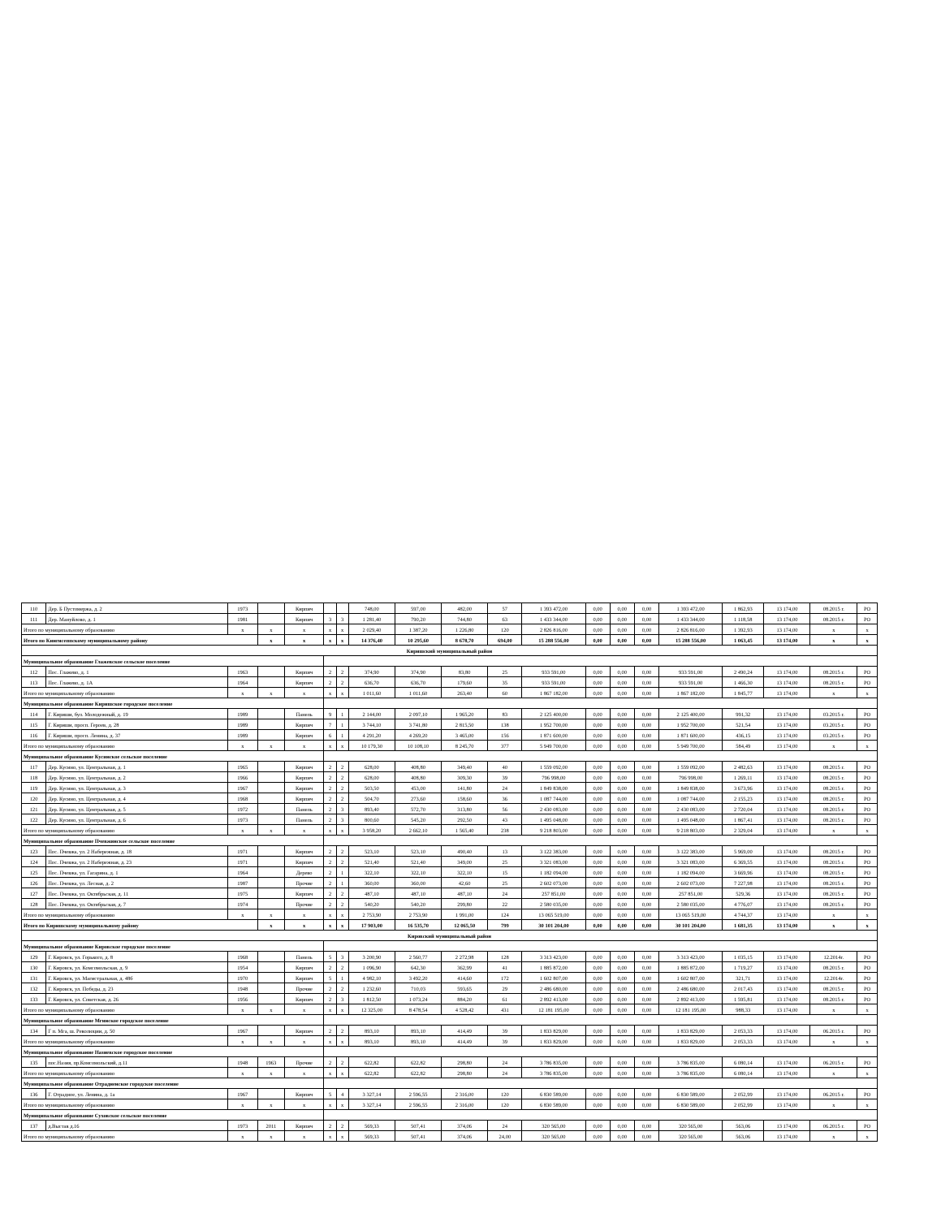| 110 | Дер. Б Пустомержа, д. 2 | 1973 | | Кирпич | | | 748,00 | 597,00 | 482,00 | 57 | 1 393 472,00 | 0,00 | 0,00 | 0,00 | 1 393 472,00 | 1 862,93 | 13 174,00 | 08.2015 г. | РО |
| 111 | Дер. Мануйлово, д. 1 | 1981 | | Кирпич | 3 | 3 | 1 281,40 | 790,20 | 744,80 | 63 | 1 433 344,00 | 0,00 | 0,00 | 0,00 | 1 433 344,00 | 1 118,58 | 13 174,00 | 08.2015 г. | РО |
| Итого по муниципальному образованию | | x | x | x | x | x | 2 029,40 | 1 387,20 | 1 226,80 | 120 | 2 826 816,00 | 0,00 | 0,00 | 0,00 | 2 826 816,00 | 1 392,93 | 13 174,00 | x | x |
| Итого по Кингисеппскому муниципальному району | | | x | x | x | x | 14 376,40 | 10 295,60 | 8 678,70 | 694,00 | 15 288 556,00 | 0,00 | 0,00 | 0,00 | 15 288 556,00 | 1 063,45 | 13 174,00 | x | x |
| Киришский муниципальный район | | | | | | | | | | | | | | | | | | | |
| Муниципальное образование Глажевское сельское поселение | | | | | | | | | | | | | | | | | | | |
| 112 | Пос. Глажево, д. 1 | 1963 | | Кирпич | 2 | 2 | 374,90 | 374,90 | 83,80 | 25 | 933 591,00 | 0,00 | 0,00 | 0,00 | 933 591,00 | 2 490,24 | 13 174,00 | 08.2015 г. | РО |
| 113 | Пос. Глажево, д. 1А | 1964 | | Кирпич | 2 | 2 | 636,70 | 636,70 | 179,60 | 35 | 933 591,00 | 0,00 | 0,00 | 0,00 | 933 591,00 | 1 466,30 | 13 174,00 | 08.2015 г. | РО |
| Итого по муниципальному образованию | | x | x | x | x | x | 1 011,60 | 1 011,60 | 263,40 | 60 | 1 867 182,00 | 0,00 | 0,00 | 0,00 | 1 867 182,00 | 1 845,77 | 13 174,00 | x | x |
| Муниципальное образование Киришское городское поселение | | | | | | | | | | | | | | | | | | | |
| 114 | Г. Кириши, бул. Молодежный, д. 19 | 1989 | | Панель | 9 | 1 | 2 144,00 | 2 097,10 | 1 965,20 | 83 | 2 125 400,00 | 0,00 | 0,00 | 0,00 | 2 125 400,00 | 991,32 | 13 174,00 | 03.2015 г. | РО |
| 115 | Г. Кириши, просп. Героев, д. 28 | 1989 | | Кирпич | 7 | 1 | 3 744,10 | 3 741,80 | 2 815,50 | 138 | 1 952 700,00 | 0,00 | 0,00 | 0,00 | 1 952 700,00 | 521,54 | 13 174,00 | 03.2015 г. | РО |
| 116 | Г. Кириши, просп. Ленина, д. 37 | 1989 | | Кирпич | 6 | 1 | 4 291,20 | 4 269,20 | 3 465,00 | 156 | 1 871 600,00 | 0,00 | 0,00 | 0,00 | 1 871 600,00 | 436,15 | 13 174,00 | 03.2015 г. | РО |
| Итого по муниципальному образованию | | x | x | x | x | x | 10 179,30 | 10 108,10 | 8 245,70 | 377 | 5 949 700,00 | 0,00 | 0,00 | 0,00 | 5 949 700,00 | 584,49 | 13 174,00 | x | x |
| Муниципальное образование Кусинское сельское поселение | | | | | | | | | | | | | | | | | | | |
| 117 | Дер. Кусино, ул. Центральная, д. 1 | 1965 | | Кирпич | 2 | 2 | 628,00 | 408,80 | 349,40 | 40 | 1 559 092,00 | 0,00 | 0,00 | 0,00 | 1 559 092,00 | 2 482,63 | 13 174,00 | 08.2015 г. | РО |
| 118 | Дер. Кусино, ул. Центральная, д. 2 | 1966 | | Кирпич | 2 | 2 | 628,00 | 408,80 | 309,30 | 39 | 796 998,00 | 0,00 | 0,00 | 0,00 | 796 998,00 | 1 269,11 | 13 174,00 | 08.2015 г. | РО |
| 119 | Дер. Кусино, ул. Центральная, д. 3 | 1967 | | Кирпич | 2 | 2 | 503,50 | 453,00 | 141,80 | 24 | 1 849 838,00 | 0,00 | 0,00 | 0,00 | 1 849 838,00 | 3 673,96 | 13 174,00 | 08.2015 г. | РО |
| 120 | Дер. Кусино, ул. Центральная, д. 4 | 1968 | | Кирпич | 2 | 2 | 504,70 | 273,60 | 158,60 | 36 | 1 087 744,00 | 0,00 | 0,00 | 0,00 | 1 087 744,00 | 2 155,23 | 13 174,00 | 08.2015 г. | РО |
| 121 | Дер. Кусино, ул. Центральная, д. 5 | 1972 | | Панель | 2 | 3 | 893,40 | 572,70 | 313,80 | 56 | 2 430 083,00 | 0,00 | 0,00 | 0,00 | 2 430 083,00 | 2 720,04 | 13 174,00 | 08.2015 г. | РО |
| 122 | Дер. Кусино, ул. Центральная, д. 6 | 1973 | | Панель | 2 | 3 | 800,60 | 545,20 | 292,50 | 43 | 1 495 048,00 | 0,00 | 0,00 | 0,00 | 1 495 048,00 | 1 867,41 | 13 174,00 | 08.2015 г. | РО |
| Итого по муниципальному образованию | | x | x | x | x | x | 3 958,20 | 2 662,10 | 1 565,40 | 238 | 9 218 803,00 | 0,00 | 0,00 | 0,00 | 9 218 803,00 | 2 329,04 | 13 174,00 | x | x |
| Муниципальное образование Пчевжинское сельское поселение | | | | | | | | | | | | | | | | | | | |
| 123 | Пос. Пчевжа, ул. 2 Набережная, д. 18 | 1971 | | Кирпич | 2 | 2 | 523,10 | 523,10 | 490,40 | 13 | 3 122 383,00 | 0,00 | 0,00 | 0,00 | 3 122 383,00 | 5 969,00 | 13 174,00 | 08.2015 г. | РО |
| 124 | Пос. Пчевжа, ул. 2 Набережная, д. 23 | 1971 | | Кирпич | 2 | 2 | 521,40 | 521,40 | 349,00 | 25 | 3 321 083,00 | 0,00 | 0,00 | 0,00 | 3 321 083,00 | 6 369,55 | 13 174,00 | 08.2015 г. | РО |
| 125 | Пос. Пчевжа, ул. Гагарина, д. 1 | 1964 | | Дерево | 2 | 1 | 322,10 | 322,10 | 322,10 | 15 | 1 182 094,00 | 0,00 | 0,00 | 0,00 | 1 182 094,00 | 3 669,96 | 13 174,00 | 08.2015 г. | РО |
| 126 | Пос. Пчевжа, ул. Лесная, д. 2 | 1987 | | Прочие | 2 | 1 | 360,00 | 360,00 | 42,60 | 25 | 2 602 073,00 | 0,00 | 0,00 | 0,00 | 2 602 073,00 | 7 227,98 | 13 174,00 | 08.2015 г. | РО |
| 127 | Пос. Пчевжа, ул. Октябрьская, д. 11 | 1975 | | Кирпич | 2 | 2 | 487,10 | 487,10 | 487,10 | 24 | 257 851,00 | 0,00 | 0,00 | 0,00 | 257 851,00 | 529,36 | 13 174,00 | 08.2015 г. | РО |
| 128 | Пос. Пчевжа, ул. Октябрьская, д. 7 | 1974 | | Прочие | 2 | 2 | 540,20 | 540,20 | 299,80 | 22 | 2 580 035,00 | 0,00 | 0,00 | 0,00 | 2 580 035,00 | 4 776,07 | 13 174,00 | 08.2015 г. | РО |
| Итого по муниципальному образованию | | x | x | x | x | x | 2 753,90 | 2 753,90 | 1 991,00 | 124 | 13 065 519,00 | 0,00 | 0,00 | 0,00 | 13 065 519,00 | 4 744,37 | 13 174,00 | x | x |
| Итого по Киришскому муниципальному району | | | x | x | x | x | 17 903,00 | 16 535,70 | 12 065,50 | 799 | 30 101 204,00 | 0,00 | 0,00 | 0,00 | 30 101 204,00 | 1 681,35 | 13 174,00 | x | x |
| Кировский муниципальный район | | | | | | | | | | | | | | | | | | | |
| Муниципальное образование Кировское городское поселение | | | | | | | | | | | | | | | | | | | |
| 129 | Г. Кировск, ул. Горького, д. 8 | 1968 | | Панель | 5 | 3 | 3 200,90 | 2 560,77 | 2 272,98 | 128 | 3 313 423,00 | 0,00 | 0,00 | 0,00 | 3 313 423,00 | 1 035,15 | 13 174,00 | 12.2014г. | РО |
| 130 | Г. Кировск, ул. Комсомольская, д. 9 | 1954 | | Кирпич | 2 | 2 | 1 096,90 | 642,30 | 362,99 | 41 | 1 885 872,00 | 0,00 | 0,00 | 0,00 | 1 885 872,00 | 1 719,27 | 13 174,00 | 08.2015 г. | РО |
| 131 | Г. Кировск, ул. Магистральная, д. 48б | 1970 | | Кирпич | 5 | 1 | 4 982,10 | 3 492,20 | 414,60 | 172 | 1 602 807,00 | 0,00 | 0,00 | 0,00 | 1 602 807,00 | 321,71 | 13 174,00 | 12.2014г. | РО |
| 132 | Г. Кировск, ул. Победы, д. 23 | 1948 | | Прочие | 2 | 2 | 1 232,60 | 710,03 | 593,65 | 29 | 2 486 680,00 | 0,00 | 0,00 | 0,00 | 2 486 680,00 | 2 017,43 | 13 174,00 | 08.2015 г. | РО |
| 133 | Г. Кировск, ул. Советская, д. 26 | 1956 | | Кирпич | 2 | 3 | 1 812,50 | 1 073,24 | 884,20 | 61 | 2 892 413,00 | 0,00 | 0,00 | 0,00 | 2 892 413,00 | 1 595,81 | 13 174,00 | 08.2015 г. | РО |
| Итого по муниципальному образованию | | x | x | x | x | x | 12 325,00 | 8 478,54 | 4 528,42 | 431 | 12 181 195,00 | 0,00 | 0,00 | 0,00 | 12 181 195,00 | 988,33 | 13 174,00 | x | x |
| Муниципальное образование Мгинское городское поселение | | | | | | | | | | | | | | | | | | | |
| 134 | Г п. Мга, ш. Революции, д. 50 | 1967 | | Кирпич | 2 | 2 | 893,10 | 893,10 | 414,49 | 39 | 1 833 829,00 | 0,00 | 0,00 | 0,00 | 1 833 829,00 | 2 053,33 | 13 174,00 | 06.2015 г. | РО |
| Итого по муниципальному образованию | | x | x | x | x | x | 893,10 | 893,10 | 414,49 | 39 | 1 833 829,00 | 0,00 | 0,00 | 0,00 | 1 833 829,00 | 2 053,33 | 13 174,00 | x | x |
| Муниципальное образование Назиевское городское поселение | | | | | | | | | | | | | | | | | | | |
| 135 | пос.Назия, пр.Комсомольский, д.11 | 1948 | 1963 | Прочие | 2 | 2 | 622,82 | 622,82 | 298,80 | 24 | 3 786 835,00 | 0,00 | 0,00 | 0,00 | 3 786 835,00 | 6 080,14 | 13 174,00 | 06.2015 г. | РО |
| Итого по муниципальному образованию | | x | x | x | x | x | 622,82 | 622,82 | 298,80 | 24 | 3 786 835,00 | 0,00 | 0,00 | 0,00 | 3 786 835,00 | 6 080,14 | 13 174,00 | x | x |
| Муниципальное образование Отрадненское городское поселение | | | | | | | | | | | | | | | | | | | |
| 136 | Г. Отрадное, ул. Ленина, д. 1а | 1967 | | Кирпич | 5 | 4 | 3 327,14 | 2 596,55 | 2 316,00 | 120 | 6 830 589,00 | 0,00 | 0,00 | 0,00 | 6 830 589,00 | 2 052,99 | 13 174,00 | 06.2015 г. | РО |
| Итого по муниципальному образованию | | x | x | x | x | x | 3 327,14 | 2 596,55 | 2 316,00 | 120 | 6 830 589,00 | 0,00 | 0,00 | 0,00 | 6 830 589,00 | 2 052,99 | 13 174,00 | x | x |
| Муниципальное образование Суховское сельское поселение | | | | | | | | | | | | | | | | | | | |
| 137 | д.Выстав д.16 | 1973 | 2011 | Кирпич | 2 | 2 | 569,33 | 507,41 | 374,06 | 24 | 320 565,00 | 0,00 | 0,00 | 0,00 | 320 565,00 | 563,06 | 13 174,00 | 06.2015 г. | РО |
| Итого по муниципальному образованию | | x | x | x | x | x | 569,33 | 507,41 | 374,06 | 24,00 | 320 565,00 | 0,00 | 0,00 | 0,00 | 320 565,00 | 563,06 | 13 174,00 | x | x |